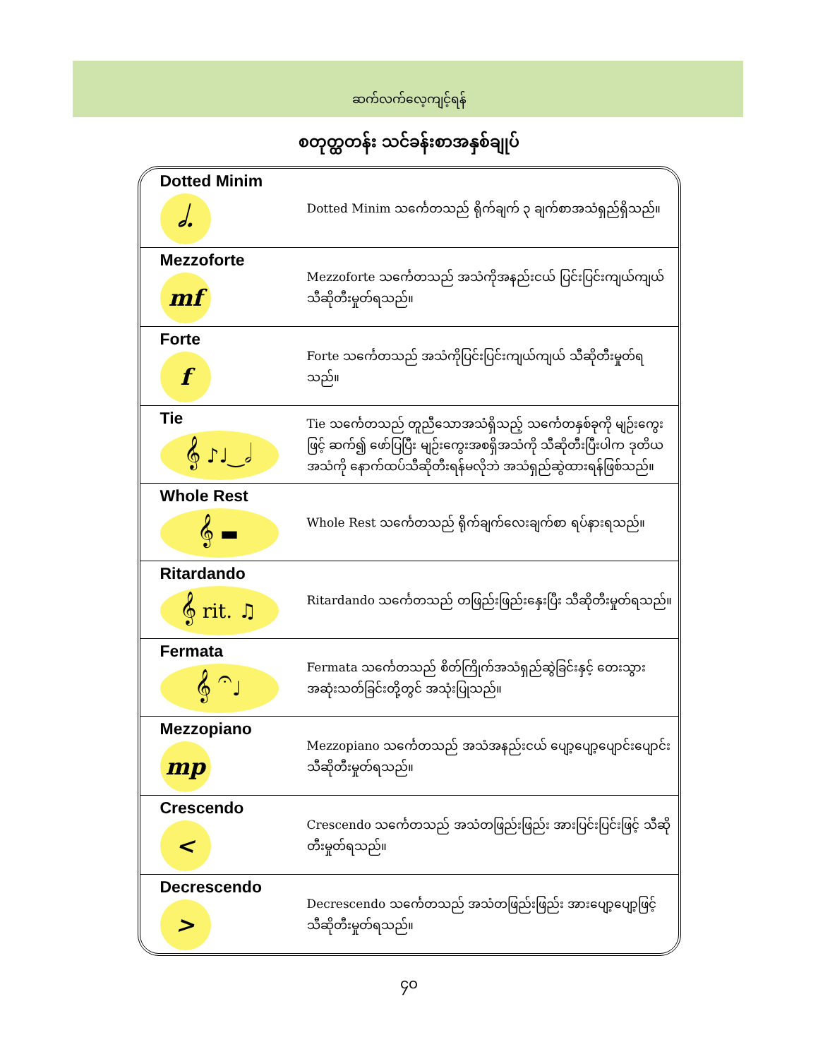ဆက်လက်လေ့ကျင့်ရန်
စတုတ္ထတန်း သင်ခန်းစာအနှစ်ချုပ်
| Dotted Minim 𝅗𝅥. | Dotted Minim သင်္ကေတသည် ရိုက်ချက် ၃ ချက်စာအသံရှည်ရှိသည်။ |
| Mezzoforte mf | Mezzoforte သင်္ကေတသည် အသံကိုအနည်းငယ် ပြင်းပြင်းကျယ်ကျယ် သီဆိုတီးမှုတ်ရသည်။ |
| Forte f | Forte သင်္ကေတသည် အသံကိုပြင်းပြင်းကျယ်ကျယ် သီဆိုတီးမှုတ်ရသည်။ |
| Tie 𝄞 ♪♩‿𝅗𝅥 | Tie သင်္ကေတသည် တူညီသောအသံရှိသည့် သင်္ကေတနှစ်ခုကို မျဉ်းကွေးဖြင့် ဆက်၍ ဖော်ပြပြီး မျဉ်းကွေးအစရှိအသံကို သီဆိုတီးပြီးပါက ဒုတိယအသံကို နောက်ထပ်သီဆိုတီးရန်မလိုဘဲ အသံရှည်ဆွဲထားရန်ဖြစ်သည်။ |
| Whole Rest 𝄞 ▬ | Whole Rest သင်္ကေတသည် ရိုက်ချက်လေးချက်စာ ရပ်နားရသည်။ |
| Ritardando 𝄞 rit. ♫ | Ritardando သင်္ကေတသည် တဖြည်းဖြည်းနှေးပြီး သီဆိုတီးမှုတ်ရသည်။ |
| Fermata 𝄞 𝄐♩ | Fermata သင်္ကေတသည် စိတ်ကြိုက်အသံရှည်ဆွဲခြင်းနှင့် တေးသွား အဆုံးသတ်ခြင်းတို့တွင် အသုံးပြုသည်။ |
| Mezzopiano mp | Mezzopiano သင်္ကေတသည် အသံအနည်းငယ် ပျော့ပျော့ပျောင်းပျောင်း သီဆိုတီးမှုတ်ရသည်။ |
| Crescendo < | Crescendo သင်္ကေတသည် အသံတဖြည်းဖြည်း အားပြင်းပြင်းဖြင့် သီဆိုတီးမှုတ်ရသည်။ |
| Decrescendo > | Decrescendo သင်္ကေတသည် အသံတဖြည်းဖြည်း အားပျော့ပျော့ဖြင့် သီဆိုတီးမှုတ်ရသည်။ |
၄၀